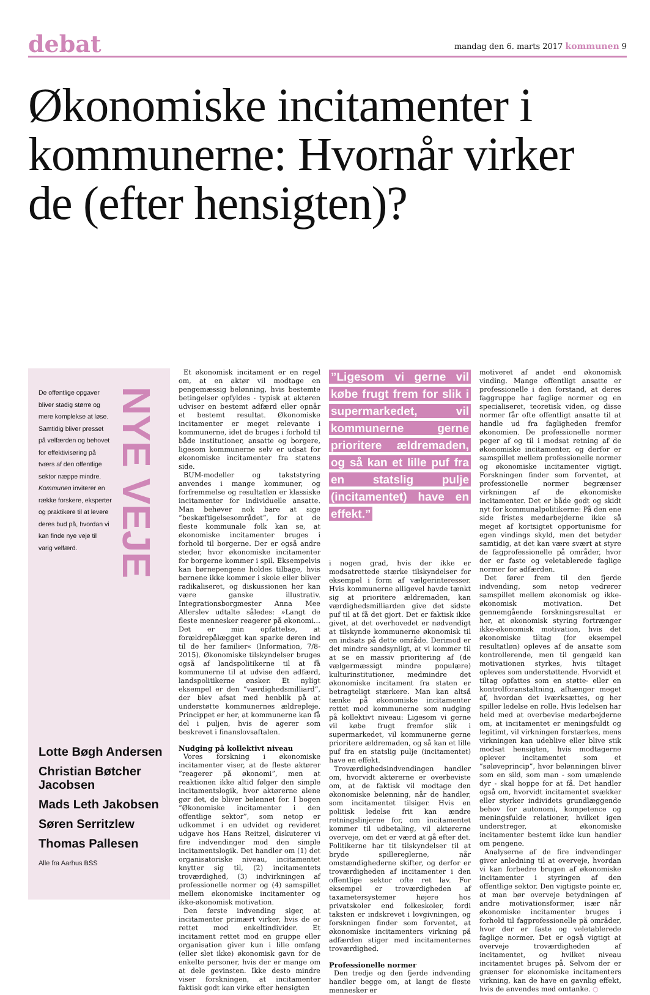debat
mandag den 6. marts 2017 kommunen 9
Økonomiske incitamenter i kommunerne: Hvornår virker de (efter hensigten)?
De offentlige opgaver bliver stadig større og mere komplekse at løse. Samtidig bliver presset på velfærden og behovet for effektivisering på tværs af den offentlige sektor næppe mindre. Kommunen inviterer en række forskere, eksperter og praktikere til at levere deres bud på, hvordan vi kan finde nye veje til varig velfærd.
NYE VEJE
Lotte Bøgh Andersen
Christian Bøtcher Jacobsen
Mads Leth Jakobsen
Søren Serritzlew
Thomas Pallesen
Alle fra Aarhus BSS
Et økonomisk incitament er en regel om, at en aktør vil modtage en pengemæssig belønning, hvis bestemte betingelser opfyldes - typisk at aktøren udviser en bestemt adfærd eller opnår et bestemt resultat. Økonomiske incitamenter er meget relevante i kommunerne, idet de bruges i forhold til både institutioner, ansatte og borgere, ligesom kommunerne selv er udsat for økonomiske incitamenter fra statens side.
BUM-modeller og takststyring anvendes i mange kommuner, og forfremmelse og resultatløn er klassiske incitamenter for individuelle ansatte. Man behøver nok bare at sige ”beskæftigelsesområdet”, for at de fleste kommunale folk kan se, at økonomiske incitamenter bruges i forhold til borgerne. Der er også andre steder, hvor økonomiske incitamenter for borgerne kommer i spil. Eksempelvis kan børnepengene holdes tilbage, hvis børnene ikke kommer i skole eller bliver radikaliseret, og diskussionen her kan være ganske illustrativ. Integrationsborgmester Anna Mee Allerslev udtalte således: »Langt de fleste mennesker reagerer på økonomi… Det er min opfattelse, at forældrepålægget kan sparke døren ind til de her familier« (Information, 7/8-2015). Økonomiske tilskyndelser bruges også af landspolitikerne til at få kommunerne til at udvise den adfærd, landspolitikerne ønsker. Et nyligt eksempel er den ”værdighedsmilliard”, der blev afsat med henblik på at understøtte kommunernes ældrepleje. Princippet er her, at kommunerne kan få del i puljen, hvis de agerer som beskrevet i finanslovsaftalen.
Nudging på kollektivt niveau
Vores forskning i økonomiske incitamenter viser, at de fleste aktører ”reagerer på økonomi”, men at reaktionen ikke altid følger den simple incitamentslogik, hvor aktørerne alene gør det, de bliver belønnet for. I bogen ”Økonomiske incitamenter i den offentlige sektor”, som netop er udkommet i en udvidet og revideret udgave hos Hans Reitzel, diskuterer vi fire indvendinger mod den simple incitamentslogik. Det handler om (1) det organisatoriske niveau, incitamentet knytter sig til, (2) incitamentets troværdighed, (3) indvirkningen af professionelle normer og (4) samspillet mellem økonomiske incitamenter og ikke-økonomisk motivation.
Den første indvending siger, at incitamenter primært virker, hvis de er rettet mod enkeltindivider. Et incitament rettet mod en gruppe eller organisation giver kun i lille omfang (eller slet ikke) økonomisk gavn for de enkelte personer, hvis der er mange om at dele gevinsten. Ikke desto mindre viser forskningen, at incitamenter faktisk godt kan virke efter hensigten
”Ligesom vi gerne vil købe frugt frem for slik i supermarkedet, vil kommunerne gerne prioritere ældremaden, og så kan et lille puf fra en statslig pulje (incitamentet) have en effekt.”
i nogen grad, hvis der ikke er modsatrettede stærke tilskyndelser for eksempel i form af vælgerinteresser. Hvis kommunerne alligevel havde tænkt sig at prioritere ældremaden, kan værdighedsmilliarden give det sidste puf til at få det gjort. Det er faktisk ikke givet, at det overhovedet er nødvendigt at tilskynde kommunerne økonomisk til en indsats på dette område. Derimod er det mindre sandsynligt, at vi kommer til at se en massiv prioritering af (de vælgermæssigt mindre populære) kulturinstitutioner, medmindre det økonomiske incitament fra staten er betragteligt stærkere. Man kan altså tænke på økonomiske incitamenter rettet mod kommunerne som nudging på kollektivt niveau: Ligesom vi gerne vil købe frugt fremfor slik i supermarkedet, vil kommunerne gerne prioritere ældremaden, og så kan et lille puf fra en statslig pulje (incitamentet) have en effekt.
Troværdighedsindvendingen handler om, hvorvidt aktørerne er overbeviste om, at de faktisk vil modtage den økonomiske belønning, når de handler, som incitamentet tilsiger. Hvis en politisk ledelse frit kan ændre retningslinjerne for, om incitamentet kommer til udbetaling, vil aktørerne overveje, om det er værd at gå efter det. Politikerne har tit tilskyndelser til at bryde spillereglerne, når omstændighederne skifter, og derfor er troværdigheden af incitamenter i den offentlige sektor ofte ret lav. For eksempel er troværdigheden af taxametersystemer højere hos privatskoler end folkeskoler, fordi taksten er indskrevet i lovgivningen, og forskningen finder som forventet, at økonomiske incitamenters virkning på adfærden stiger med incitamenternes troværdighed.
Professionelle normer
Den tredje og den fjerde indvending handler begge om, at langt de fleste mennesker er
motiveret af andet end økonomisk vinding. Mange offentligt ansatte er professionelle i den forstand, at deres faggruppe har faglige normer og en specialiseret, teoretisk viden, og disse normer får ofte offentligt ansatte til at handle ud fra fagligheden fremfor økonomien. De professionelle normer peger af og til i modsat retning af de økonomiske incitamenter, og derfor er samspillet mellem professionelle normer og økonomiske incitamenter vigtigt. Forskningen finder som forventet, at professionelle normer begrænser virkningen af de økonomiske incitamenter. Det er både godt og skidt nyt for kommunalpolitikerne: På den ene side fristes medarbejderne ikke så meget af kortsigtet opportunisme for egen vindings skyld, men det betyder samtidig, at det kan være svært at styre de fagprofessionelle på områder, hvor der er faste og veletablerede faglige normer for adfærden.
Det fører frem til den fjerde indvending, som netop vedrører samspillet mellem økonomisk og ikke-økonomisk motivation. Det gennemgående forskningsresultat er her, at økonomisk styring fortrænger ikke-økonomisk motivation, hvis det økonomiske tiltag (for eksempel resultatløn) opleves af de ansatte som kontrollerende, men til gengæld kan motivationen styrkes, hvis tiltaget opleves som understøttende. Hvorvidt et tiltag opfattes som en støtte- eller en kontrolforanstaltning, afhænger meget af, hvordan det iværksættes, og her spiller ledelse en rolle. Hvis ledelsen har held med at overbevise medarbejderne om, at incitamentet er meningsfuldt og legitimt, vil virkningen forstærkes, mens virkningen kan udeblive eller blive stik modsat hensigten, hvis modtagerne oplever incitamentet som et ”søløveprincip”, hvor belønningen bliver som en sild, som man - som umælende dyr - skal hoppe for at få. Det handler også om, hvorvidt incitamentet svækker eller styrker individets grundlæggende behov for autonomi, kompetence og meningsfulde relationer, hvilket igen understreger, at økonomiske incitamenter bestemt ikke kun handler om pengene.
Analyserne af de fire indvendinger giver anledning til at overveje, hvordan vi kan forbedre brugen af økonomiske incitamenter i styringen af den offentlige sektor. Den vigtigste pointe er, at man bør overveje betydningen af andre motivationsformer, især når økonomiske incitamenter bruges i forhold til fagprofessionelle på områder, hvor der er faste og veletablerede faglige normer. Det er også vigtigt at overveje troværdigheden af incitamentet, og hvilket niveau incitamentet bruges på. Selvom der er grænser for økonomiske incitamenters virkning, kan de have en gavnlig effekt, hvis de anvendes med omtanke. ○